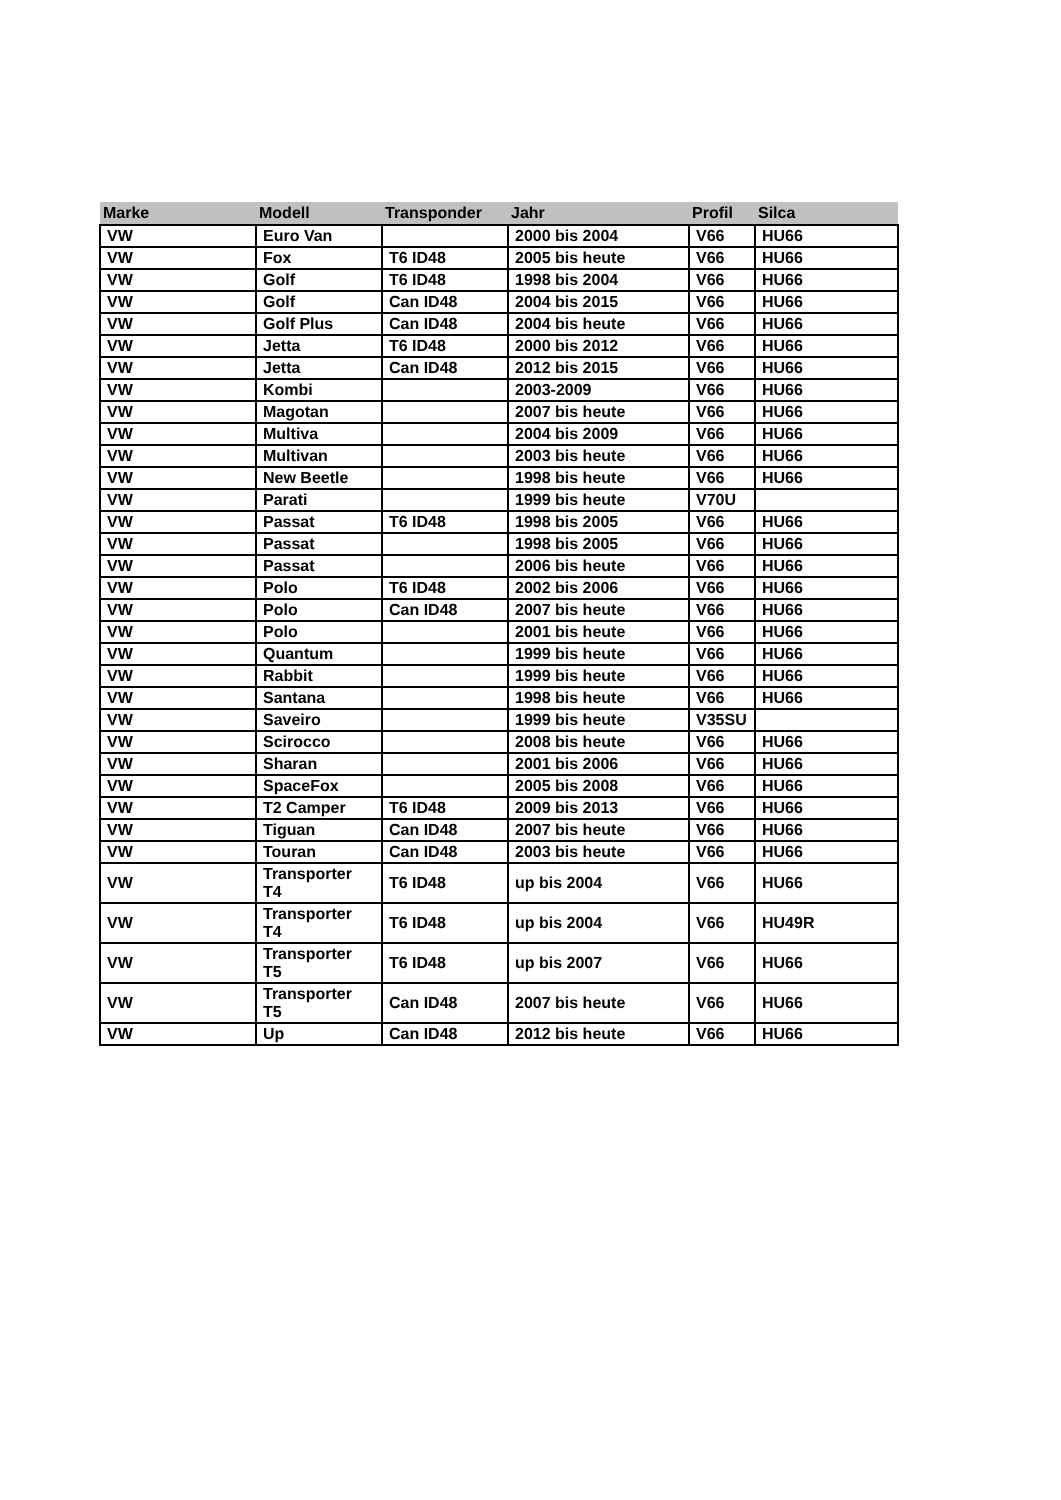| Marke | Modell | Transponder | Jahr | Profil | Silca |
| --- | --- | --- | --- | --- | --- |
| VW | Euro Van | | 2000 bis 2004 | V66 | HU66 |
| VW | Fox | T6 ID48 | 2005 bis heute | V66 | HU66 |
| VW | Golf | T6 ID48 | 1998 bis 2004 | V66 | HU66 |
| VW | Golf | Can ID48 | 2004 bis 2015 | V66 | HU66 |
| VW | Golf Plus | Can ID48 | 2004 bis heute | V66 | HU66 |
| VW | Jetta | T6 ID48 | 2000 bis 2012 | V66 | HU66 |
| VW | Jetta | Can ID48 | 2012 bis 2015 | V66 | HU66 |
| VW | Kombi | | 2003-2009 | V66 | HU66 |
| VW | Magotan | | 2007 bis heute | V66 | HU66 |
| VW | Multiva | | 2004 bis 2009 | V66 | HU66 |
| VW | Multivan | | 2003 bis heute | V66 | HU66 |
| VW | New Beetle | | 1998 bis heute | V66 | HU66 |
| VW | Parati | | 1999 bis heute | V70U | |
| VW | Passat | T6 ID48 | 1998 bis 2005 | V66 | HU66 |
| VW | Passat | | 1998 bis 2005 | V66 | HU66 |
| VW | Passat | | 2006 bis heute | V66 | HU66 |
| VW | Polo | T6 ID48 | 2002 bis 2006 | V66 | HU66 |
| VW | Polo | Can ID48 | 2007 bis heute | V66 | HU66 |
| VW | Polo | | 2001 bis heute | V66 | HU66 |
| VW | Quantum | | 1999 bis heute | V66 | HU66 |
| VW | Rabbit | | 1999 bis heute | V66 | HU66 |
| VW | Santana | | 1998 bis heute | V66 | HU66 |
| VW | Saveiro | | 1999 bis heute | V35SU | |
| VW | Scirocco | | 2008 bis heute | V66 | HU66 |
| VW | Sharan | | 2001 bis 2006 | V66 | HU66 |
| VW | SpaceFox | | 2005 bis 2008 | V66 | HU66 |
| VW | T2 Camper | T6 ID48 | 2009 bis 2013 | V66 | HU66 |
| VW | Tiguan | Can ID48 | 2007 bis heute | V66 | HU66 |
| VW | Touran | Can ID48 | 2003 bis heute | V66 | HU66 |
| VW | Transporter T4 | T6 ID48 | up bis 2004 | V66 | HU66 |
| VW | Transporter T4 | T6 ID48 | up bis 2004 | V66 | HU49R |
| VW | Transporter T5 | T6 ID48 | up bis 2007 | V66 | HU66 |
| VW | Transporter T5 | Can ID48 | 2007 bis heute | V66 | HU66 |
| VW | Up | Can ID48 | 2012 bis heute | V66 | HU66 |